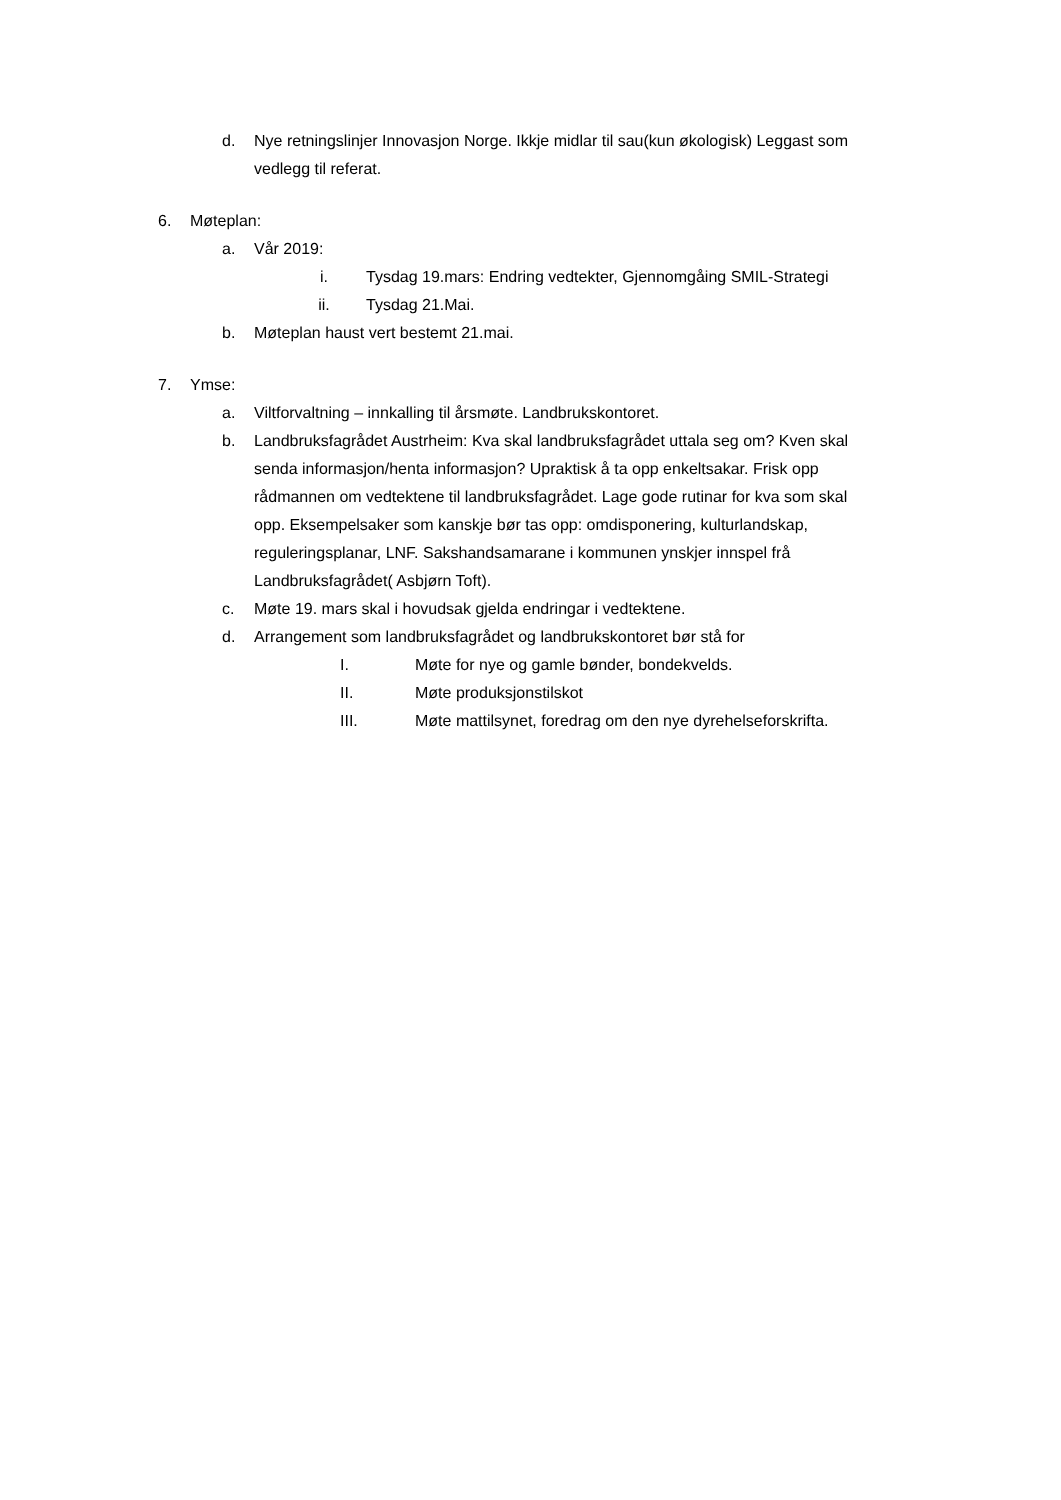d. Nye retningslinjer Innovasjon Norge. Ikkje midlar til sau(kun økologisk) Leggast som vedlegg til referat.
6. Møteplan:
a. Vår 2019:
i. Tysdag 19.mars: Endring vedtekter, Gjennomgåing SMIL-Strategi
ii. Tysdag 21.Mai.
b. Møteplan haust vert bestemt 21.mai.
7. Ymse:
a. Viltforvaltning – innkalling til årsmøte. Landbrukskontoret.
b. Landbruksfagrådet Austrheim: Kva skal landbruksfagrådet uttala seg om? Kven skal senda informasjon/henta informasjon? Upraktisk å ta opp enkeltsakar. Frisk opp rådmannen om vedtektene til landbruksfagrådet. Lage gode rutinar for kva som skal opp. Eksempelsaker som kanskje bør tas opp: omdisponering, kulturlandskap, reguleringsplanar, LNF. Sakshandsamarane i kommunen ynskjer innspel frå Landbruksfagrådet( Asbjørn Toft).
c. Møte 19. mars skal i hovudsak gjelda endringar i vedtektene.
d. Arrangement som landbruksfagrådet og landbrukskontoret bør stå for
I. Møte for nye og gamle bønder, bondekvelds.
II. Møte produksjonstilskot
III. Møte mattilsynet, foredrag om den nye dyrehelseforskrifta.